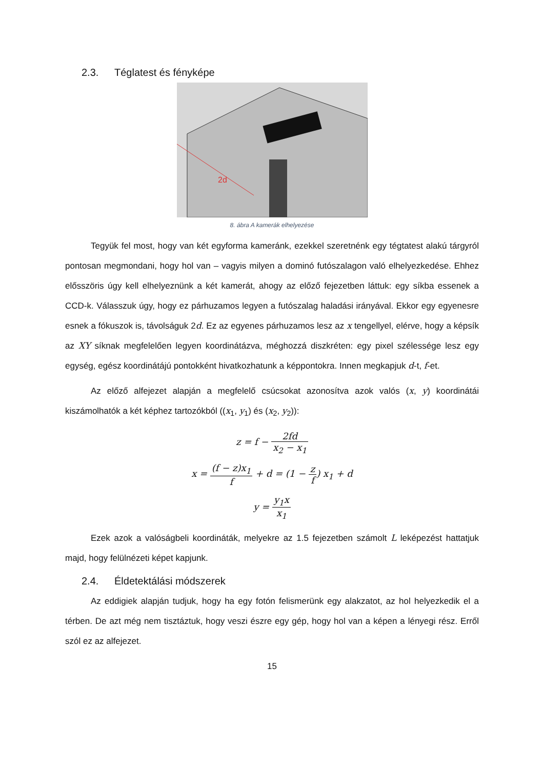2.3. Téglatest és fényképe
2d
8. ábra A kamerák elhelyezése
Tegyük fel most, hogy van két egyforma kameránk, ezekkel szeretnénk egy tégtatest alakú tárgyról pontosan megmondani, hogy hol van – vagyis milyen a dominó futószalagon való elhelyezkedése. Ehhez elősszöris úgy kell elhelyeznünk a két kamerát, ahogy az előző fejezetben láttuk: egy síkba essenek a CCD-k. Válasszuk úgy, hogy ez párhuzamos legyen a futószalag haladási irányával. Ekkor egy egyenesre esnek a fókuszok is, távolságuk 2d. Ez az egyenes párhuzamos lesz az x tengellyel, elérve, hogy a képsík az XY síknak megfelelően legyen koordinátázva, méghozzá diszkréten: egy pixel szélessége lesz egy egység, egész koordinátájú pontokként hivatkozhatunk a képpontokra. Innen megkapjuk d-t, f-et.
Az előző alfejezet alapján a megfelelő csúcsokat azonosítva azok valós (x, y) koordinátái kiszámolhatók a két képhez tartozókból ((x<sub>1</sub>, y<sub>1</sub>) és (x<sub>2</sub>, y<sub>2</sub>)):
z = f − 2fd x<sub>2</sub> − x<sub>1</sub>
x = (f − z)x<sub>1</sub> f + d = (1 − z f) x<sub>1</sub> + d
y = y<sub>1</sub>x x<sub>1</sub>
Ezek azok a valóságbeli koordináták, melyekre az 1.5 fejezetben számolt L leképezést hattatjuk majd, hogy felülnézeti képet kapjunk.
2.4. Éldetektálási módszerek
Az eddigiek alapján tudjuk, hogy ha egy fotón felismerünk egy alakzatot, az hol helyezkedik el a térben. De azt még nem tisztáztuk, hogy veszi észre egy gép, hogy hol van a képen a lényegi rész. Erről szól ez az alfejezet.
15